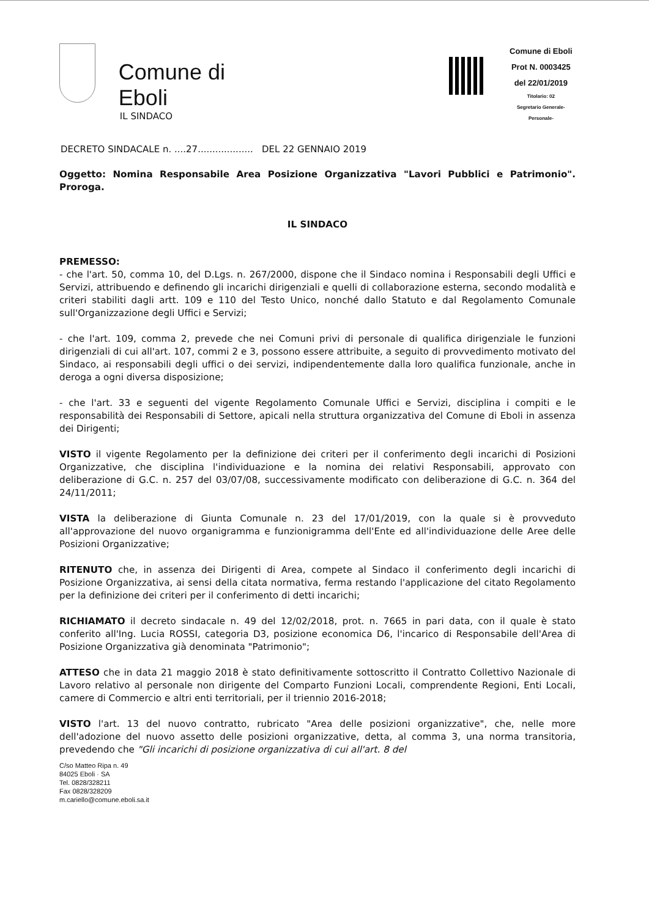Comune di Eboli
IL SINDACO
Comune di Eboli
Prot N. 0003425
del 22/01/2019
Titolario: 02
Segretario Generale-Personale-
DECRETO SINDACALE n. ....27................... DEL 22 GENNAIO 2019
Oggetto: Nomina Responsabile Area Posizione Organizzativa "Lavori Pubblici e Patrimonio". Proroga.
IL SINDACO
PREMESSO:
- che l'art. 50, comma 10, del D.Lgs. n. 267/2000, dispone che il Sindaco nomina i Responsabili degli Uffici e Servizi, attribuendo e definendo gli incarichi dirigenziali e quelli di collaborazione esterna, secondo modalità e criteri stabiliti dagli artt. 109 e 110 del Testo Unico, nonché dallo Statuto e dal Regolamento Comunale sull'Organizzazione degli Uffici e Servizi;
- che l'art. 109, comma 2, prevede che nei Comuni privi di personale di qualifica dirigenziale le funzioni dirigenziali di cui all'art. 107, commi 2 e 3, possono essere attribuite, a seguito di provvedimento motivato del Sindaco, ai responsabili degli uffici o dei servizi, indipendentemente dalla loro qualifica funzionale, anche in deroga a ogni diversa disposizione;
- che l'art. 33 e seguenti del vigente Regolamento Comunale Uffici e Servizi, disciplina i compiti e le responsabilità dei Responsabili di Settore, apicali nella struttura organizzativa del Comune di Eboli in assenza dei Dirigenti;
VISTO il vigente Regolamento per la definizione dei criteri per il conferimento degli incarichi di Posizioni Organizzative, che disciplina l'individuazione e la nomina dei relativi Responsabili, approvato con deliberazione di G.C. n. 257 del 03/07/08, successivamente modificato con deliberazione di G.C. n. 364 del 24/11/2011;
VISTA la deliberazione di Giunta Comunale n. 23 del 17/01/2019, con la quale si è provveduto all'approvazione del nuovo organigramma e funzionigramma dell'Ente ed all'individuazione delle Aree delle Posizioni Organizzative;
RITENUTO che, in assenza dei Dirigenti di Area, compete al Sindaco il conferimento degli incarichi di Posizione Organizzativa, ai sensi della citata normativa, ferma restando l'applicazione del citato Regolamento per la definizione dei criteri per il conferimento di detti incarichi;
RICHIAMATO il decreto sindacale n. 49 del 12/02/2018, prot. n. 7665 in pari data, con il quale è stato conferito all'Ing. Lucia ROSSI, categoria D3, posizione economica D6, l'incarico di Responsabile dell'Area di Posizione Organizzativa già denominata "Patrimonio";
ATTESO che in data 21 maggio 2018 è stato definitivamente sottoscritto il Contratto Collettivo Nazionale di Lavoro relativo al personale non dirigente del Comparto Funzioni Locali, comprendente Regioni, Enti Locali, camere di Commercio e altri enti territoriali, per il triennio 2016-2018;
VISTO l'art. 13 del nuovo contratto, rubricato "Area delle posizioni organizzative", che, nelle more dell'adozione del nuovo assetto delle posizioni organizzative, detta, al comma 3, una norma transitoria, prevedendo che "Gli incarichi di posizione organizzativa di cui all'art. 8 del
C/so Matteo Ripa n. 49
84025 Eboli · SA
Tel. 0828/328211
Fax 0828/328209
m.cariello@comune.eboli.sa.it